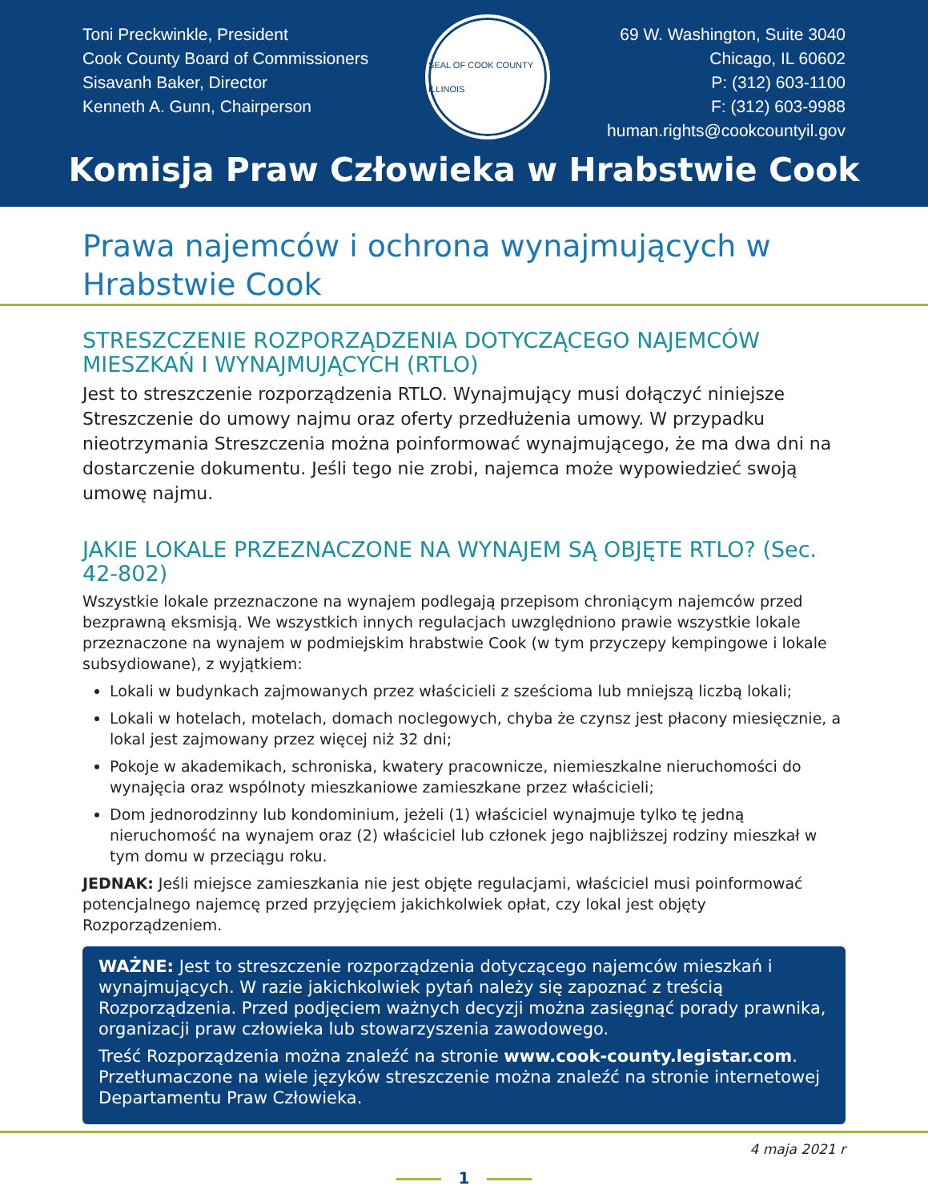Toni Preckwinkle, President
Cook County Board of Commissioners
Sisavanh Baker, Director
Kenneth A. Gunn, Chairperson
SEAL OF COOK COUNTY ILLINOIS
69 W. Washington, Suite 3040
Chicago, IL 60602
P: (312) 603-1100
F: (312) 603-9988
human.rights@cookcountyil.gov
Komisja Praw Człowieka w Hrabstwie Cook
Prawa najemców i ochrona wynajmujących w Hrabstwie Cook
STRESZCZENIE ROZPORZĄDZENIA DOTYCZĄCEGO NAJEMCÓW MIESZKAŃ I WYNAJMUJĄCYCH (RTLO)
Jest to streszczenie rozporządzenia RTLO. Wynajmujący musi dołączyć niniejsze Streszczenie do umowy najmu oraz oferty przedłużenia umowy. W przypadku nieotrzymania Streszczenia można poinformować wynajmującego, że ma dwa dni na dostarczenie dokumentu. Jeśli tego nie zrobi, najemca może wypowiedzieć swoją umowę najmu.
JAKIE LOKALE PRZEZNACZONE NA WYNAJEM SĄ OBJĘTE RTLO? (Sec. 42-802)
Wszystkie lokale przeznaczone na wynajem podlegają przepisom chroniącym najemców przed bezprawną eksmisją. We wszystkich innych regulacjach uwzględniono prawie wszystkie lokale przeznaczone na wynajem w podmiejskim hrabstwie Cook (w tym przyczepy kempingowe i lokale subsydiowane), z wyjątkiem:
Lokali w budynkach zajmowanych przez właścicieli z sześcioma lub mniejszą liczbą lokali;
Lokali w hotelach, motelach, domach noclegowych, chyba że czynsz jest płacony miesięcznie, a lokal jest zajmowany przez więcej niż 32 dni;
Pokoje w akademikach, schroniska, kwatery pracownicze, niemieszkalne nieruchomości do wynajęcia oraz wspólnoty mieszkaniowe zamieszkane przez właścicieli;
Dom jednorodzinny lub kondominium, jeżeli (1) właściciel wynajmuje tylko tę jedną nieruchomość na wynajem oraz (2) właściciel lub członek jego najbliższej rodziny mieszkał w tym domu w przeciągu roku.
JEDNAK: Jeśli miejsce zamieszkania nie jest objęte regulacjami, właściciel musi poinformować potencjalnego najemcę przed przyjęciem jakichkolwiek opłat, czy lokal jest objęty Rozporządzeniem.
WAŻNE: Jest to streszczenie rozporządzenia dotyczącego najemców mieszkań i wynajmujących. W razie jakichkolwiek pytań należy się zapoznać z treścią Rozporządzenia. Przed podjęciem ważnych decyzji można zasięgnąć porady prawnika, organizacji praw człowieka lub stowarzyszenia zawodowego.
Treść Rozporządzenia można znaleźć na stronie www.cook-county.legistar.com. Przetłumaczone na wiele języków streszczenie można znaleźć na stronie internetowej Departamentu Praw Człowieka.
4 maja 2021 r
1